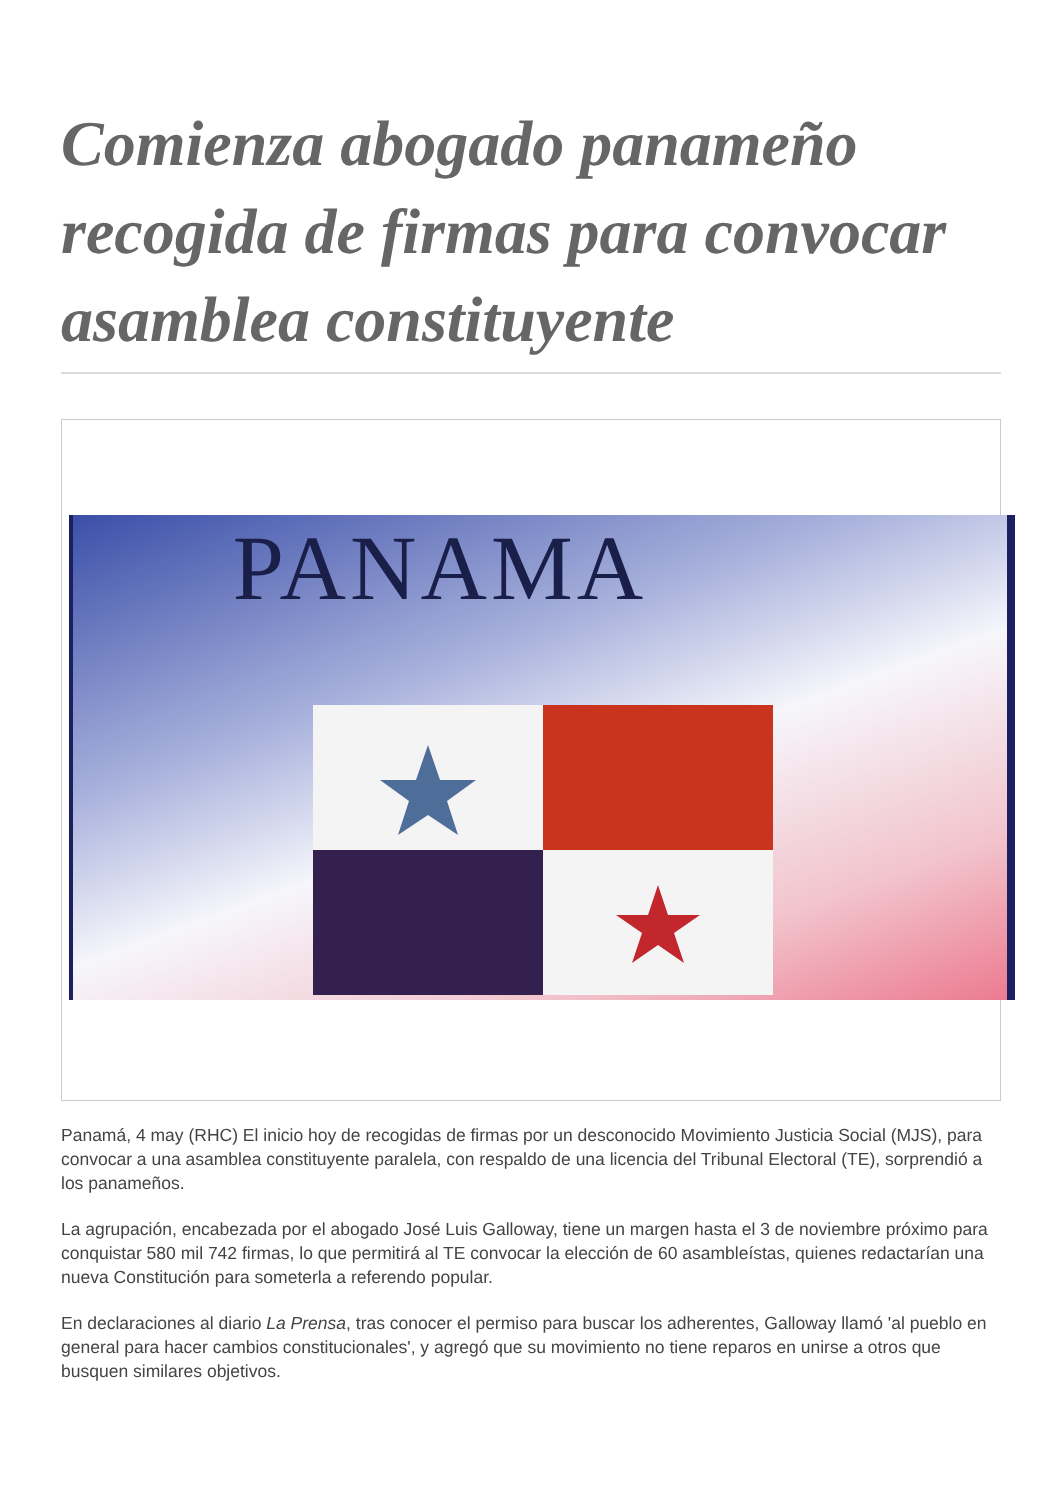Comienza abogado panameño recogida de firmas para convocar asamblea constituyente
PANAMA
Panamá, 4 may (RHC) El inicio hoy de recogidas de firmas por un desconocido Movimiento Justicia Social (MJS), para convocar a una asamblea constituyente paralela, con respaldo de una licencia del Tribunal Electoral (TE), sorprendió a los panameños.
La agrupación, encabezada por el abogado José Luis Galloway, tiene un margen hasta el 3 de noviembre próximo para conquistar 580 mil 742 firmas, lo que permitirá al TE convocar la elección de 60 asambleístas, quienes redactarían una nueva Constitución para someterla a referendo popular.
En declaraciones al diario La Prensa, tras conocer el permiso para buscar los adherentes, Galloway llamó 'al pueblo en general para hacer cambios constitucionales', y agregó que su movimiento no tiene reparos en unirse a otros que busquen similares objetivos.